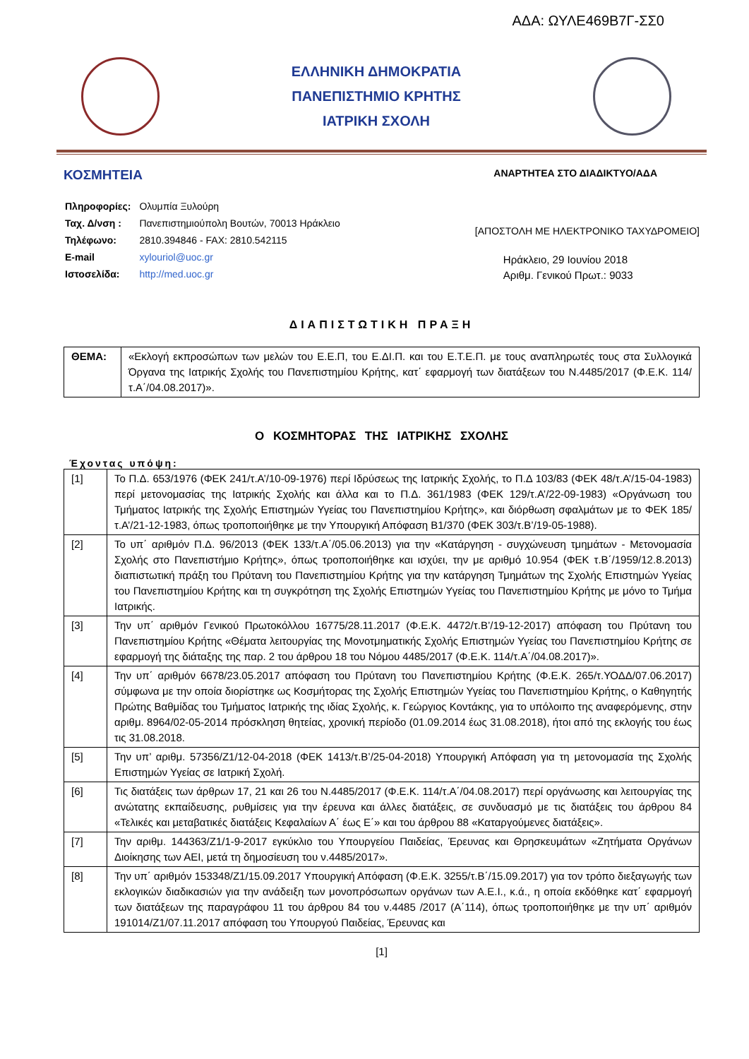ΑΔΑ: ΩΥΛΕ469Β7Γ-ΣΣ0
ΕΛΛΗΝΙΚΗ ΔΗΜΟΚΡΑΤΙΑ
ΠΑΝΕΠΙΣΤΗΜΙΟ ΚΡΗΤΗΣ
ΙΑΤΡΙΚΗ ΣΧΟΛΗ
ΚΟΣΜΗΤΕΙΑ
ΑΝΑΡΤΗΤΕΑ ΣΤΟ ΔΙΑΔΙΚΤΥΟ/ΑΔΑ
| Πληροφορίες: | Ολυμπία Ξυλούρη |
| Ταχ. Δ/νση : | Πανεπιστημιούπολη Βουτών, 70013 Ηράκλειο |
| Τηλέφωνο: | 2810.394846 - FAX: 2810.542115 |
| E-mail | xylouriol@uoc.gr |
| Ιστοσελίδα: | http://med.uoc.gr |
[ΑΠΟΣΤΟΛΗ ΜΕ ΗΛΕΚΤΡΟΝΙΚΟ ΤΑΧΥΔΡΟΜΕΙΟ]
Ηράκλειο, 29 Ιουνίου 2018
Αριθμ. Γενικού Πρωτ.: 9033
ΔΙΑΠΙΣΤΩΤΙΚΗ ΠΡΑΞΗ
| ΘΕΜΑ: | «Εκλογή εκπροσώπων των μελών του Ε.Ε.Π, του Ε.ΔΙ.Π. και του Ε.Τ.Ε.Π. με τους αναπληρωτές τους στα Συλλογικά Όργανα της Ιατρικής Σχολής του Πανεπιστημίου Κρήτης, κατ΄ εφαρμογή των διατάξεων του Ν.4485/2017 (Φ.Ε.Κ. 114/τ.Α΄/04.08.2017)». |
Ο ΚΟΣΜΗΤΟΡΑΣ ΤΗΣ ΙΑΤΡΙΚΗΣ ΣΧΟΛΗΣ
Έχοντας υπόψη:
| [1] | Το Π.Δ. 653/1976 (ΦΕΚ 241/τ.Α’/10-09-1976) περί Ιδρύσεως της Ιατρικής Σχολής, το Π.Δ 103/83 (ΦΕΚ 48/τ.Α’/15-04-1983) περί μετονομασίας της Ιατρικής Σχολής και άλλα και το Π.Δ. 361/1983 (ΦΕΚ 129/τ.Α’/22-09-1983) «Οργάνωση του Τμήματος Ιατρικής της Σχολής Επιστημών Υγείας του Πανεπιστημίου Κρήτης», και διόρθωση σφαλμάτων με το ΦΕΚ 185/τ.Α’/21-12-1983, όπως τροποποιήθηκε με την Υπουργική Απόφαση Β1/370 (ΦΕΚ 303/τ.Β’/19-05-1988). |
| [2] | Το υπ΄ αριθμόν Π.Δ. 96/2013 (ΦΕΚ 133/τ.Α΄/05.06.2013) για την «Κατάργηση - συγχώνευση τμημάτων - Μετονομασία Σχολής στο Πανεπιστήμιο Κρήτης», όπως τροποποιήθηκε και ισχύει, την με αριθμό 10.954 (ΦΕΚ τ.Β΄/1959/12.8.2013) διαπιστωτική πράξη του Πρύτανη του Πανεπιστημίου Κρήτης για την κατάργηση Τμημάτων της Σχολής Επιστημών Υγείας του Πανεπιστημίου Κρήτης και τη συγκρότηση της Σχολής Επιστημών Υγείας του Πανεπιστημίου Κρήτης με μόνο το Τμήμα Ιατρικής. |
| [3] | Την υπ΄ αριθμόν Γενικού Πρωτοκόλλου 16775/28.11.2017 (Φ.Ε.Κ. 4472/τ.Β’/19-12-2017) απόφαση του Πρύτανη του Πανεπιστημίου Κρήτης «Θέματα λειτουργίας της Μονοτμηματικής Σχολής Επιστημών Υγείας του Πανεπιστημίου Κρήτης σε εφαρμογή της διάταξης της παρ. 2 του άρθρου 18 του Νόμου 4485/2017 (Φ.Ε.Κ. 114/τ.Α΄/04.08.2017)». |
| [4] | Την υπ΄ αριθμόν 6678/23.05.2017 απόφαση του Πρύτανη του Πανεπιστημίου Κρήτης (Φ.Ε.Κ. 265/τ.ΥΟΔΔ/07.06.2017) σύμφωνα με την οποία διορίστηκε ως Κοσμήτορας της Σχολής Επιστημών Υγείας του Πανεπιστημίου Κρήτης, ο Καθηγητής Πρώτης Βαθμίδας του Τμήματος Ιατρικής της ιδίας Σχολής, κ. Γεώργιος Κοντάκης, για το υπόλοιπο της αναφερόμενης, στην αριθμ. 8964/02-05-2014 πρόσκληση θητείας, χρονική περίοδο (01.09.2014 έως 31.08.2018), ήτοι από της εκλογής του έως τις 31.08.2018. |
| [5] | Την υπ’ αριθμ. 57356/Ζ1/12-04-2018 (ΦΕΚ 1413/τ.Β’/25-04-2018) Υπουργική Απόφαση για τη μετονομασία της Σχολής Επιστημών Υγείας σε Ιατρική Σχολή. |
| [6] | Τις διατάξεις των άρθρων 17, 21 και 26 του Ν.4485/2017 (Φ.Ε.Κ. 114/τ.Α΄/04.08.2017) περί οργάνωσης και λειτουργίας της ανώτατης εκπαίδευσης, ρυθμίσεις για την έρευνα και άλλες διατάξεις, σε συνδυασμό με τις διατάξεις του άρθρου 84 «Τελικές και μεταβατικές διατάξεις Κεφαλαίων Α΄ έως Ε΄» και του άρθρου 88 «Καταργούμενες διατάξεις». |
| [7] | Την αριθμ. 144363/Ζ1/1-9-2017 εγκύκλιο του Υπουργείου Παιδείας, Έρευνας και Θρησκευμάτων «Ζητήματα Οργάνων Διοίκησης των ΑΕΙ, μετά τη δημοσίευση του ν.4485/2017». |
| [8] | Την υπ΄ αριθμόν 153348/Ζ1/15.09.2017 Υπουργική Απόφαση (Φ.Ε.Κ. 3255/τ.Β΄/15.09.2017) για τον τρόπο διεξαγωγής των εκλογικών διαδικασιών για την ανάδειξη των μονοπρόσωπων οργάνων των Α.Ε.Ι., κ.ά., η οποία εκδόθηκε κατ΄ εφαρμογή των διατάξεων της παραγράφου 11 του άρθρου 84 του ν.4485 /2017 (Α΄114), όπως τροποποιήθηκε με την υπ΄ αριθμόν 191014/Ζ1/07.11.2017 απόφαση του Υπουργού Παιδείας, Έρευνας και |
[1]